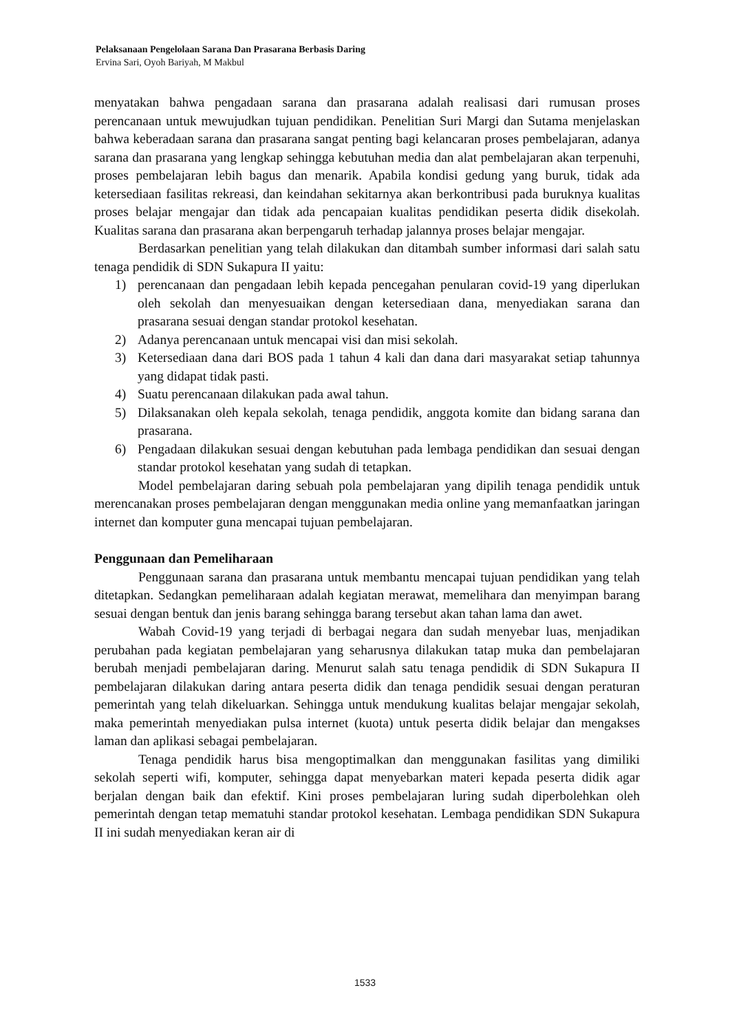Pelaksanaan Pengelolaan Sarana Dan Prasarana Berbasis Daring
Ervina Sari, Oyoh Bariyah, M Makbul
menyatakan bahwa pengadaan sarana dan prasarana adalah realisasi dari rumusan proses perencanaan untuk mewujudkan tujuan pendidikan. Penelitian Suri Margi dan Sutama menjelaskan bahwa keberadaan sarana dan prasarana sangat penting bagi kelancaran proses pembelajaran, adanya sarana dan prasarana yang lengkap sehingga kebutuhan media dan alat pembelajaran akan terpenuhi, proses pembelajaran lebih bagus dan menarik. Apabila kondisi gedung yang buruk, tidak ada ketersediaan fasilitas rekreasi, dan keindahan sekitarnya akan berkontribusi pada buruknya kualitas proses belajar mengajar dan tidak ada pencapaian kualitas pendidikan peserta didik disekolah. Kualitas sarana dan prasarana akan berpengaruh terhadap jalannya proses belajar mengajar.
Berdasarkan penelitian yang telah dilakukan dan ditambah sumber informasi dari salah satu tenaga pendidik di SDN Sukapura II yaitu:
1) perencanaan dan pengadaan lebih kepada pencegahan penularan covid-19 yang diperlukan oleh sekolah dan menyesuaikan dengan ketersediaan dana, menyediakan sarana dan prasarana sesuai dengan standar protokol kesehatan.
2) Adanya perencanaan untuk mencapai visi dan misi sekolah.
3) Ketersediaan dana dari BOS pada 1 tahun 4 kali dan dana dari masyarakat setiap tahunnya yang didapat tidak pasti.
4) Suatu perencanaan dilakukan pada awal tahun.
5) Dilaksanakan oleh kepala sekolah, tenaga pendidik, anggota komite dan bidang sarana dan prasarana.
6) Pengadaan dilakukan sesuai dengan kebutuhan pada lembaga pendidikan dan sesuai dengan standar protokol kesehatan yang sudah di tetapkan.
Model pembelajaran daring sebuah pola pembelajaran yang dipilih tenaga pendidik untuk merencanakan proses pembelajaran dengan menggunakan media online yang memanfaatkan jaringan internet dan komputer guna mencapai tujuan pembelajaran.
Penggunaan dan Pemeliharaan
Penggunaan sarana dan prasarana untuk membantu mencapai tujuan pendidikan yang telah ditetapkan. Sedangkan pemeliharaan adalah kegiatan merawat, memelihara dan menyimpan barang sesuai dengan bentuk dan jenis barang sehingga barang tersebut akan tahan lama dan awet.
Wabah Covid-19 yang terjadi di berbagai negara dan sudah menyebar luas, menjadikan perubahan pada kegiatan pembelajaran yang seharusnya dilakukan tatap muka dan pembelajaran berubah menjadi pembelajaran daring. Menurut salah satu tenaga pendidik di SDN Sukapura II pembelajaran dilakukan daring antara peserta didik dan tenaga pendidik sesuai dengan peraturan pemerintah yang telah dikeluarkan. Sehingga untuk mendukung kualitas belajar mengajar sekolah, maka pemerintah menyediakan pulsa internet (kuota) untuk peserta didik belajar dan mengakses laman dan aplikasi sebagai pembelajaran.
Tenaga pendidik harus bisa mengoptimalkan dan menggunakan fasilitas yang dimiliki sekolah seperti wifi, komputer, sehingga dapat menyebarkan materi kepada peserta didik agar berjalan dengan baik dan efektif. Kini proses pembelajaran luring sudah diperbolehkan oleh pemerintah dengan tetap mematuhi standar protokol kesehatan. Lembaga pendidikan SDN Sukapura II ini sudah menyediakan keran air di
1533